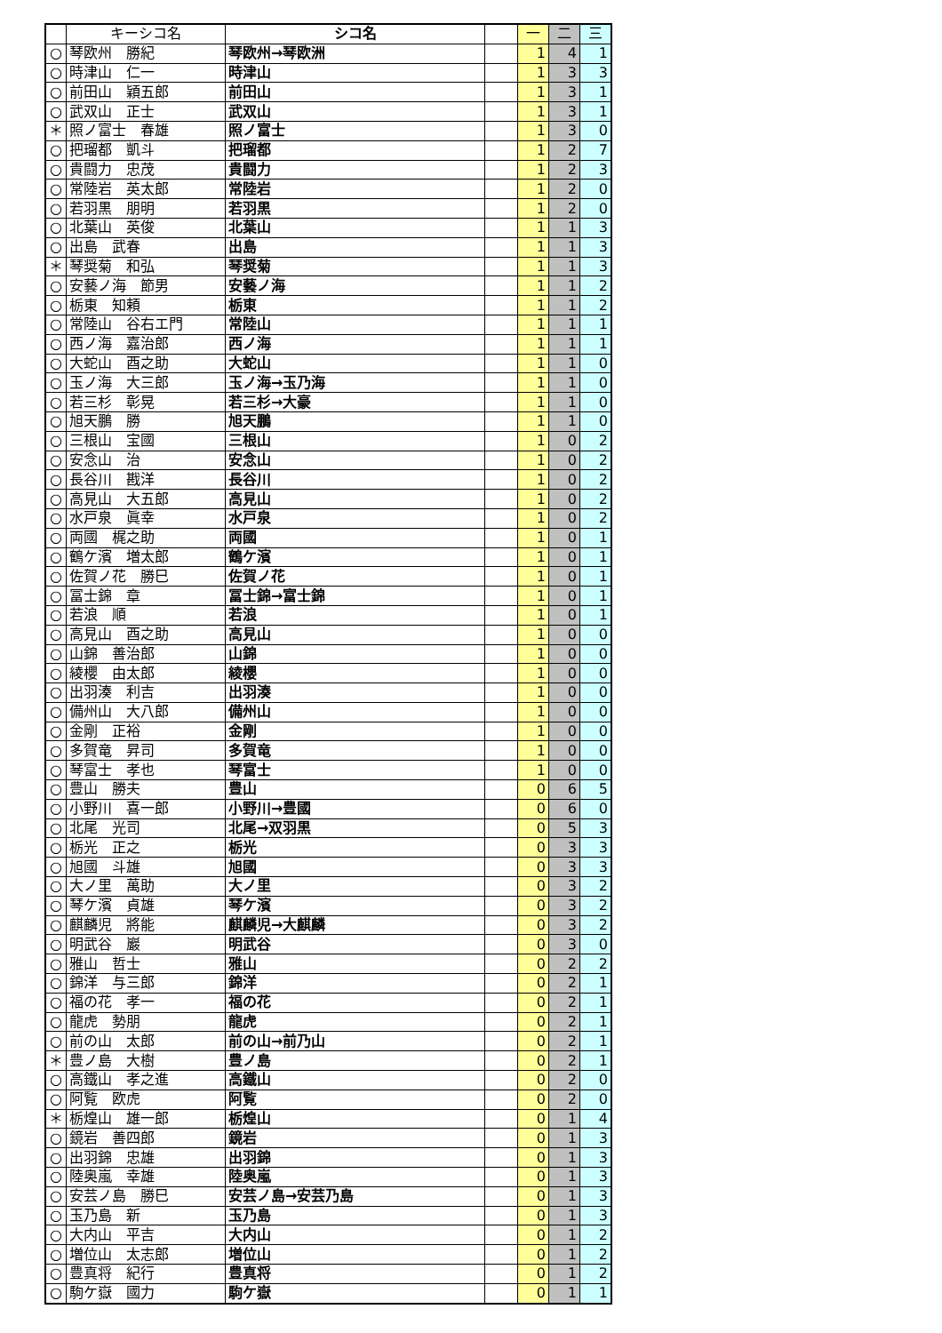| | キーシコ名 | シコ名 | | 一 | 二 | 三 |
| --- | --- | --- | --- | --- | --- | --- |
| ○ | 琴欧州 勝紀 | 琴欧州→琴欧洲 | | 1 | 4 | 1 |
| ○ | 時津山 仁一 | 時津山 | | 1 | 3 | 3 |
| ○ | 前田山 穎五郎 | 前田山 | | 1 | 3 | 1 |
| ○ | 武双山 正士 | 武双山 | | 1 | 3 | 1 |
| ＊ | 照ノ富士 春雄 | 照ノ富士 | | 1 | 3 | 0 |
| ○ | 把瑠都 凱斗 | 把瑠都 | | 1 | 2 | 7 |
| ○ | 貴闘力 忠茂 | 貴闘力 | | 1 | 2 | 3 |
| ○ | 常陸岩 英太郎 | 常陸岩 | | 1 | 2 | 0 |
| ○ | 若羽黒 朋明 | 若羽黒 | | 1 | 2 | 0 |
| ○ | 北葉山 英俊 | 北葉山 | | 1 | 1 | 3 |
| ○ | 出島 武春 | 出島 | | 1 | 1 | 3 |
| ＊ | 琴奨菊 和弘 | 琴奨菊 | | 1 | 1 | 3 |
| ○ | 安藝ノ海 節男 | 安藝ノ海 | | 1 | 1 | 2 |
| ○ | 栃東 知頼 | 栃東 | | 1 | 1 | 2 |
| ○ | 常陸山 谷右エ門 | 常陸山 | | 1 | 1 | 1 |
| ○ | 西ノ海 嘉治郎 | 西ノ海 | | 1 | 1 | 1 |
| ○ | 大蛇山 酉之助 | 大蛇山 | | 1 | 1 | 0 |
| ○ | 玉ノ海 大三郎 | 玉ノ海→玉乃海 | | 1 | 1 | 0 |
| ○ | 若三杉 彰晃 | 若三杉→大豪 | | 1 | 1 | 0 |
| ○ | 旭天鵬 勝 | 旭天鵬 | | 1 | 1 | 0 |
| ○ | 三根山 宝國 | 三根山 | | 1 | 0 | 2 |
| ○ | 安念山 治 | 安念山 | | 1 | 0 | 2 |
| ○ | 長谷川 戡洋 | 長谷川 | | 1 | 0 | 2 |
| ○ | 高見山 大五郎 | 高見山 | | 1 | 0 | 2 |
| ○ | 水戸泉 眞幸 | 水戸泉 | | 1 | 0 | 2 |
| ○ | 両國 梶之助 | 両國 | | 1 | 0 | 1 |
| ○ | 鶴ケ濱 増太郎 | 鶴ケ濱 | | 1 | 0 | 1 |
| ○ | 佐賀ノ花 勝巳 | 佐賀ノ花 | | 1 | 0 | 1 |
| ○ | 冨士錦 章 | 冨士錦→富士錦 | | 1 | 0 | 1 |
| ○ | 若浪 順 | 若浪 | | 1 | 0 | 1 |
| ○ | 高見山 酉之助 | 高見山 | | 1 | 0 | 0 |
| ○ | 山錦 善治郎 | 山錦 | | 1 | 0 | 0 |
| ○ | 綾櫻 由太郎 | 綾櫻 | | 1 | 0 | 0 |
| ○ | 出羽湊 利吉 | 出羽湊 | | 1 | 0 | 0 |
| ○ | 備州山 大八郎 | 備州山 | | 1 | 0 | 0 |
| ○ | 金剛 正裕 | 金剛 | | 1 | 0 | 0 |
| ○ | 多賀竜 昇司 | 多賀竜 | | 1 | 0 | 0 |
| ○ | 琴富士 孝也 | 琴富士 | | 1 | 0 | 0 |
| ○ | 豊山 勝夫 | 豊山 | | 0 | 6 | 5 |
| ○ | 小野川 喜一郎 | 小野川→豊國 | | 0 | 6 | 0 |
| ○ | 北尾 光司 | 北尾→双羽黒 | | 0 | 5 | 3 |
| ○ | 栃光 正之 | 栃光 | | 0 | 3 | 3 |
| ○ | 旭國 斗雄 | 旭國 | | 0 | 3 | 3 |
| ○ | 大ノ里 萬助 | 大ノ里 | | 0 | 3 | 2 |
| ○ | 琴ケ濱 貞雄 | 琴ケ濱 | | 0 | 3 | 2 |
| ○ | 麒麟児 將能 | 麒麟児→大麒麟 | | 0 | 3 | 2 |
| ○ | 明武谷 巖 | 明武谷 | | 0 | 3 | 0 |
| ○ | 雅山 哲士 | 雅山 | | 0 | 2 | 2 |
| ○ | 錦洋 与三郎 | 錦洋 | | 0 | 2 | 1 |
| ○ | 福の花 孝一 | 福の花 | | 0 | 2 | 1 |
| ○ | 龍虎 勢朋 | 龍虎 | | 0 | 2 | 1 |
| ○ | 前の山 太郎 | 前の山→前乃山 | | 0 | 2 | 1 |
| ＊ | 豊ノ島 大樹 | 豊ノ島 | | 0 | 2 | 1 |
| ○ | 高鐵山 孝之進 | 高鐵山 | | 0 | 2 | 0 |
| ○ | 阿覧 欧虎 | 阿覧 | | 0 | 2 | 0 |
| ＊ | 栃煌山 雄一郎 | 栃煌山 | | 0 | 1 | 4 |
| ○ | 鏡岩 善四郎 | 鏡岩 | | 0 | 1 | 3 |
| ○ | 出羽錦 忠雄 | 出羽錦 | | 0 | 1 | 3 |
| ○ | 陸奥嵐 幸雄 | 陸奥嵐 | | 0 | 1 | 3 |
| ○ | 安芸ノ島 勝巳 | 安芸ノ島→安芸乃島 | | 0 | 1 | 3 |
| ○ | 玉乃島 新 | 玉乃島 | | 0 | 1 | 3 |
| ○ | 大内山 平吉 | 大内山 | | 0 | 1 | 2 |
| ○ | 増位山 太志郎 | 増位山 | | 0 | 1 | 2 |
| ○ | 豊真将 紀行 | 豊真将 | | 0 | 1 | 2 |
| ○ | 駒ケ嶽 國力 | 駒ケ嶽 | | 0 | 1 | 1 |